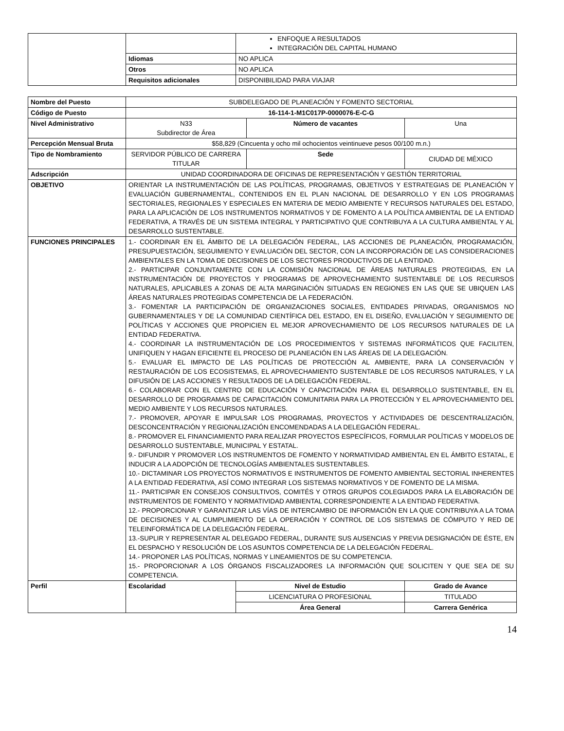| | | ENFOQUE A RESULTADOS INTEGRACIÓN DEL CAPITAL HUMANO |
| | Idiomas | NO APLICA |
| | Otros | NO APLICA |
| | Requisitos adicionales | DISPONIBILIDAD PARA VIAJAR |
| Nombre del Puesto | SUBDELEGADO DE PLANEACIÓN Y FOMENTO SECTORIAL | | | |
| Código de Puesto | 16-114-1-M1C017P-0000076-E-C-G | | | |
| Nivel Administrativo | N33 Subdirector de Área | | Número de vacantes | Una |
| Percepción Mensual Bruta | $58,829 (Cincuenta y ocho mil ochocientos veintinueve pesos 00/100 m.n.) | | | |
| Tipo de Nombramiento | SERVIDOR PÚBLICO DE CARRERA TITULAR | | Sede | CIUDAD DE MÉXICO |
| Adscripción | UNIDAD COORDINADORA DE OFICINAS DE REPRESENTACIÓN Y GESTIÓN TERRITORIAL | | | |
| OBJETIVO | ORIENTAR LA INSTRUMENTACIÓN DE LAS POLÍTICAS, PROGRAMAS, OBJETIVOS Y ESTRATEGIAS DE PLANEACIÓN Y EVALUACIÓN GUBERNAMENTAL, CONTENIDOS EN EL PLAN NACIONAL DE DESARROLLO Y EN LOS PROGRAMAS SECTORIALES, REGIONALES Y ESPECIALES EN MATERIA DE MEDIO AMBIENTE Y RECURSOS NATURALES DEL ESTADO, PARA LA APLICACIÓN DE LOS INSTRUMENTOS NORMATIVOS Y DE FOMENTO A LA POLÍTICA AMBIENTAL DE LA ENTIDAD FEDERATIVA, A TRAVÉS DE UN SISTEMA INTEGRAL Y PARTICIPATIVO QUE CONTRIBUYA A LA CULTURA AMBIENTAL Y AL DESARROLLO SUSTENTABLE. | | | |
| FUNCIONES PRINCIPALES | 1.- COORDINAR EN EL ÁMBITO DE LA DELEGACIÓN FEDERAL, LAS ACCIONES DE PLANEACIÓN, PROGRAMACIÓN, PRESUPUESTACIÓN, SEGUIMIENTO Y EVALUACIÓN DEL SECTOR, CON LA INCORPORACIÓN DE LAS CONSIDERACIONES AMBIENTALES EN LA TOMA DE DECISIONES DE LOS SECTORES PRODUCTIVOS DE LA ENTIDAD. 2.- PARTICIPAR CONJUNTAMENTE CON LA COMISIÓN NACIONAL DE ÁREAS NATURALES PROTEGIDAS, EN LA INSTRUMENTACIÓN DE PROYECTOS Y PROGRAMAS DE APROVECHAMIENTO SUSTENTABLE DE LOS RECURSOS NATURALES, APLICABLES A ZONAS DE ALTA MARGINACIÓN SITUADAS EN REGIONES EN LAS QUE SE UBIQUEN LAS ÁREAS NATURALES PROTEGIDAS COMPETENCIA DE LA FEDERACIÓN. 3.- FOMENTAR LA PARTICIPACIÓN DE ORGANIZACIONES SOCIALES, ENTIDADES PRIVADAS, ORGANISMOS NO GUBERNAMENTALES Y DE LA COMUNIDAD CIENTÍFICA DEL ESTADO, EN EL DISEÑO, EVALUACIÓN Y SEGUIMIENTO DE POLÍTICAS Y ACCIONES QUE PROPICIEN EL MEJOR APROVECHAMIENTO DE LOS RECURSOS NATURALES DE LA ENTIDAD FEDERATIVA. 4.- COORDINAR LA INSTRUMENTACIÓN DE LOS PROCEDIMIENTOS Y SISTEMAS INFORMÁTICOS QUE FACILITEN, UNIFIQUEN Y HAGAN EFICIENTE EL PROCESO DE PLANEACIÓN EN LAS ÁREAS DE LA DELEGACIÓN. 5.- EVALUAR EL IMPACTO DE LAS POLÍTICAS DE PROTECCIÓN AL AMBIENTE, PARA LA CONSERVACIÓN Y RESTAURACIÓN DE LOS ECOSISTEMAS, EL APROVECHAMIENTO SUSTENTABLE DE LOS RECURSOS NATURALES, Y LA DIFUSIÓN DE LAS ACCIONES Y RESULTADOS DE LA DELEGACIÓN FEDERAL. 6.- COLABORAR CON EL CENTRO DE EDUCACIÓN Y CAPACITACIÓN PARA EL DESARROLLO SUSTENTABLE, EN EL DESARROLLO DE PROGRAMAS DE CAPACITACIÓN COMUNITARIA PARA LA PROTECCIÓN Y EL APROVECHAMIENTO DEL MEDIO AMBIENTE Y LOS RECURSOS NATURALES. 7.- PROMOVER, APOYAR E IMPULSAR LOS PROGRAMAS, PROYECTOS Y ACTIVIDADES DE DESCENTRALIZACIÓN, DESCONCENTRACIÓN Y REGIONALIZACIÓN ENCOMENDADAS A LA DELEGACIÓN FEDERAL. 8.- PROMOVER EL FINANCIAMIENTO PARA REALIZAR PROYECTOS ESPECÍFICOS, FORMULAR POLÍTICAS Y MODELOS DE DESARROLLO SUSTENTABLE, MUNICIPAL Y ESTATAL. 9.- DIFUNDIR Y PROMOVER LOS INSTRUMENTOS DE FOMENTO Y NORMATIVIDAD AMBIENTAL EN EL ÁMBITO ESTATAL, E INDUCIR A LA ADOPCIÓN DE TECNOLOGÍAS AMBIENTALES SUSTENTABLES. 10.- DICTAMINAR LOS PROYECTOS NORMATIVOS E INSTRUMENTOS DE FOMENTO AMBIENTAL SECTORIAL INHERENTES A LA ENTIDAD FEDERATIVA, ASÍ COMO INTEGRAR LOS SISTEMAS NORMATIVOS Y DE FOMENTO DE LA MISMA. 11.- PARTICIPAR EN CONSEJOS CONSULTIVOS, COMITÉS Y OTROS GRUPOS COLEGIADOS PARA LA ELABORACIÓN DE INSTRUMENTOS DE FOMENTO Y NORMATIVIDAD AMBIENTAL CORRESPONDIENTE A LA ENTIDAD FEDERATIVA. 12.- PROPORCIONAR Y GARANTIZAR LAS VÍAS DE INTERCAMBIO DE INFORMACIÓN EN LA QUE CONTRIBUYA A LA TOMA DE DECISIONES Y AL CUMPLIMIENTO DE LA OPERACIÓN Y CONTROL DE LOS SISTEMAS DE CÓMPUTO Y RED DE TELEINFORMÁTICA DE LA DELEGACIÓN FEDERAL. 13.-SUPLIR Y REPRESENTAR AL DELEGADO FEDERAL, DURANTE SUS AUSENCIAS Y PREVIA DESIGNACIÓN DE ÉSTE, EN EL DESPACHO Y RESOLUCIÓN DE LOS ASUNTOS COMPETENCIA DE LA DELEGACIÓN FEDERAL. 14.- PROPONER LAS POLÍTICAS, NORMAS Y LINEAMIENTOS DE SU COMPETENCIA. 15.- PROPORCIONAR A LOS ÓRGANOS FISCALIZADORES LA INFORMACIÓN QUE SOLICITEN Y QUE SEA DE SU COMPETENCIA. | | | |
| Perfil | Escolaridad | Nivel de Estudio | | Grado de Avance |
| | | LICENCIATURA O PROFESIONAL | | TITULADO |
| | | Área General | | Carrera Genérica |
14